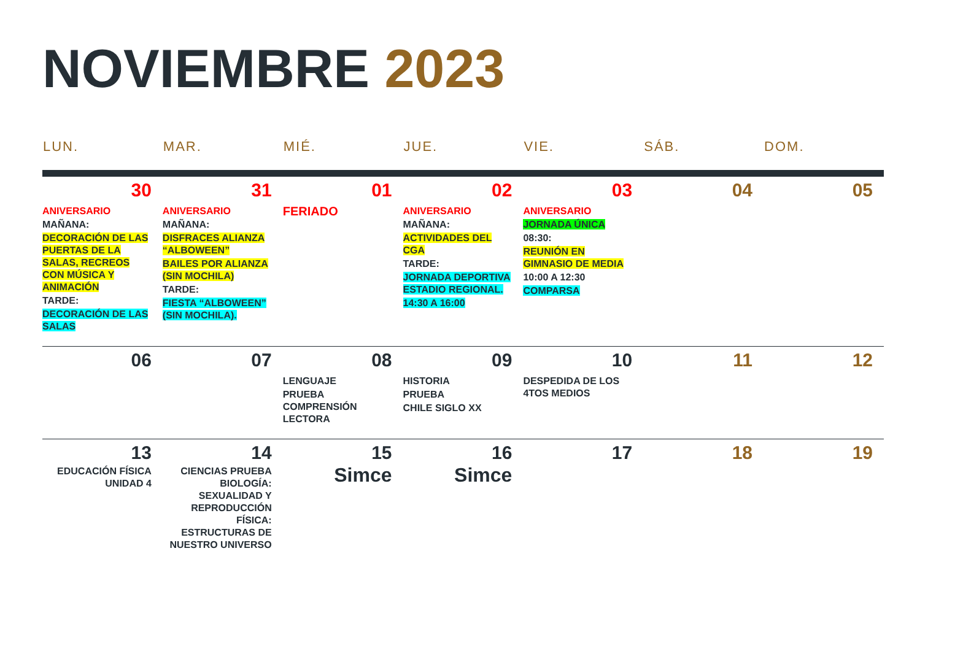NOVIEMBRE 2023
| LUN. | MAR. | MIÉ. | JUE. | VIE. | SÁB. | DOM. |
| --- | --- | --- | --- | --- | --- | --- |
| 30 ANIVERSARIO MAÑANA: DECORACIÓN DE LAS PUERTAS DE LA SALAS, RECREOS CON MÚSICA Y ANIMACIÓN TARDE: DECORACIÓN DE LAS SALAS | 31 ANIVERSARIO MAÑANA: DISFRACES ALIANZA “ALBOWEEN” BAILES POR ALIANZA (SIN MOCHILA) TARDE: FIESTA “ALBOWEEN” (SIN MOCHILA). | 01 FERIADO | 02 ANIVERSARIO MAÑANA: ACTIVIDADES DEL CGA TARDE: JORNADA DEPORTIVA ESTADIO REGIONAL. 14:30 A 16:00 | 03 ANIVERSARIO JORNADA ÚNICA 08:30: REUNIÓN EN GIMNASIO DE MEDIA 10:00 A 12:30 COMPARSA | 04 | 05 |
| 06 | 07 | 08 LENGUAJE PRUEBA COMPRENSIÓN LECTORA | 09 HISTORIA PRUEBA CHILE SIGLO XX | 10 DESPEDIDA DE LOS 4TOS MEDIOS | 11 | 12 |
| 13 EDUCACIÓN FÍSICA UNIDAD 4 | 14 CIENCIAS PRUEBA BIOLOGÍA: SEXUALIDAD Y REPRODUCCIÓN FÍSICA: ESTRUCTURAS DE NUESTRO UNIVERSO | 15 Simce | 16 Simce | 17 | 18 | 19 |